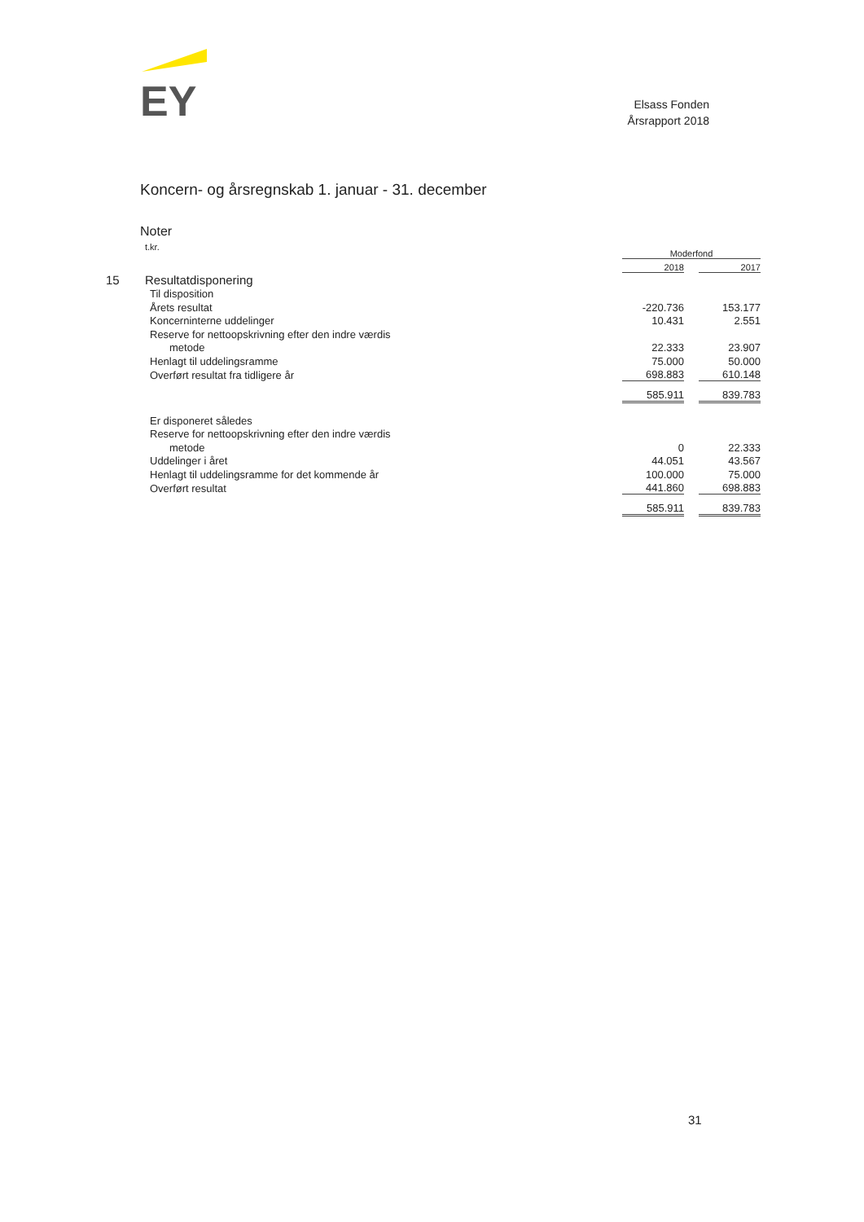EY
Elsass Fonden
Årsrapport 2018
Koncern- og årsregnskab 1. januar - 31. december
Noter
t.kr.
| | | Moderfond | | |
| | | 2018 | | 2017 |
| 15 | Resultatdisponering | | | |
| | Til disposition | | | |
| | Årets resultat | -220.736 | | 153.177 |
| | Koncerninterne uddelinger | 10.431 | | 2.551 |
| | Reserve for nettoopskrivning efter den indre værdis | | | |
| | metode | 22.333 | | 23.907 |
| | Henlagt til uddelingsramme | 75.000 | | 50.000 |
| | Overført resultat fra tidligere år | 698.883 | | 610.148 |
| | | 585.911 | | 839.783 |
| | Er disponeret således | | | |
| | Reserve for nettoopskrivning efter den indre værdis | | | |
| | metode | 0 | | 22.333 |
| | Uddelinger i året | 44.051 | | 43.567 |
| | Henlagt til uddelingsramme for det kommende år | 100.000 | | 75.000 |
| | Overført resultat | 441.860 | | 698.883 |
| | | 585.911 | | 839.783 |
31